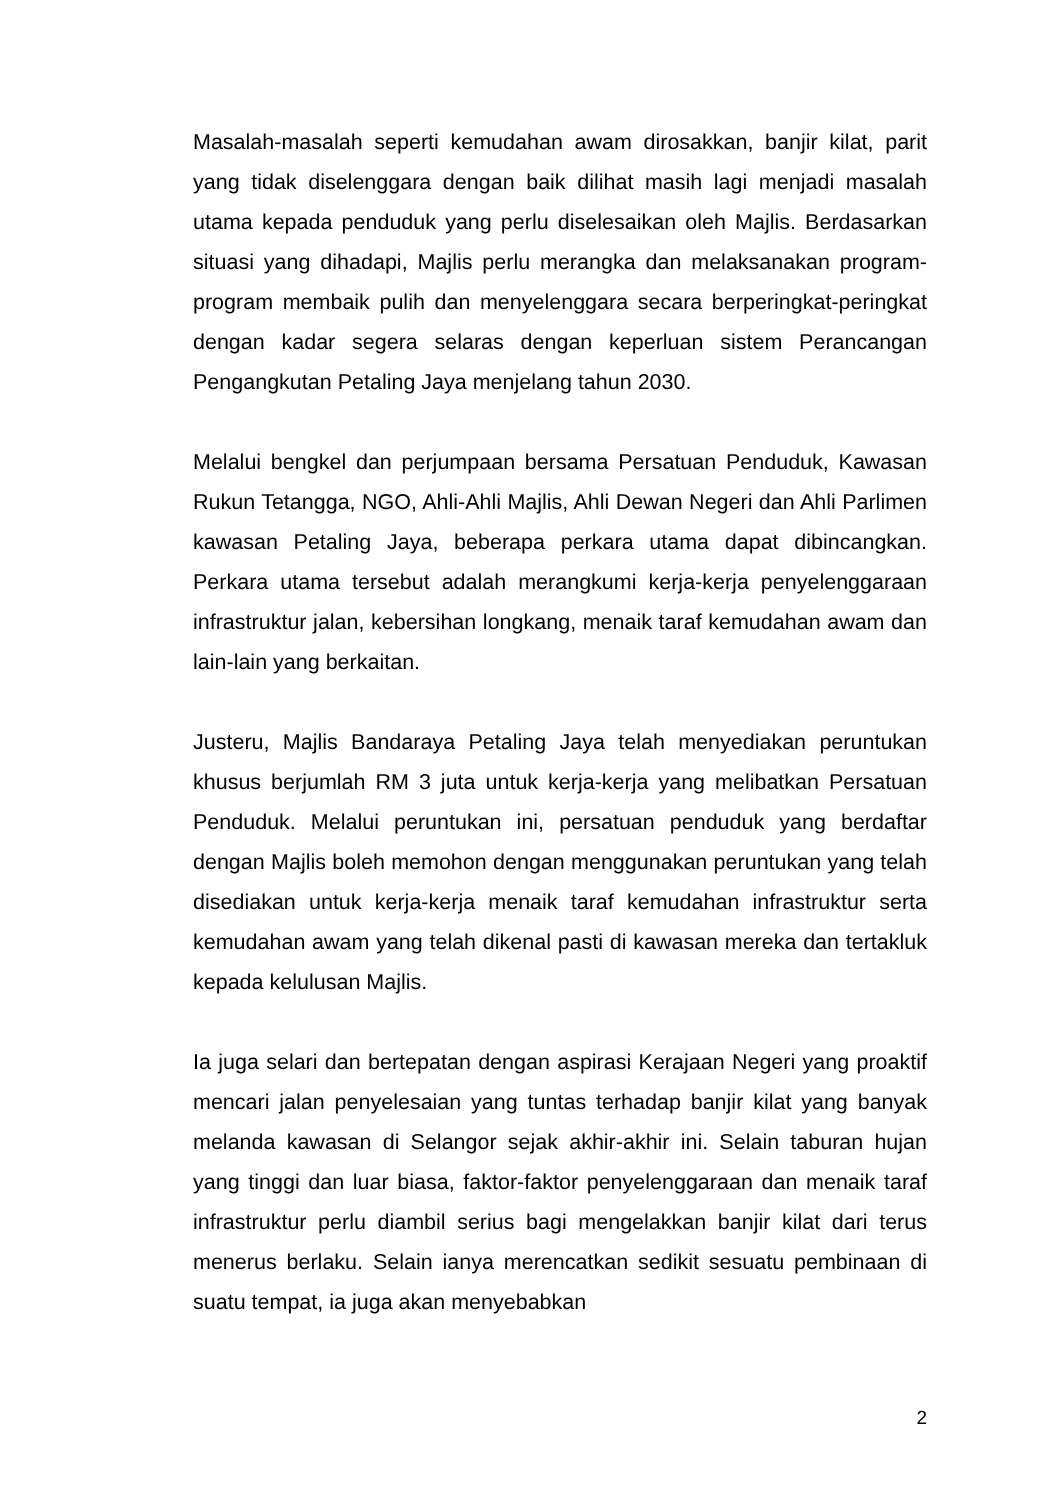Masalah-masalah seperti kemudahan awam dirosakkan, banjir kilat, parit yang tidak diselenggara dengan baik dilihat masih lagi menjadi masalah utama kepada penduduk yang perlu diselesaikan oleh Majlis. Berdasarkan situasi yang dihadapi, Majlis perlu merangka dan melaksanakan program-program membaik pulih dan menyelenggara secara berperingkat-peringkat dengan kadar segera selaras dengan keperluan sistem Perancangan Pengangkutan Petaling Jaya menjelang tahun 2030.
Melalui bengkel dan perjumpaan bersama Persatuan Penduduk, Kawasan Rukun Tetangga, NGO, Ahli-Ahli Majlis, Ahli Dewan Negeri dan Ahli Parlimen kawasan Petaling Jaya, beberapa perkara utama dapat dibincangkan. Perkara utama tersebut adalah merangkumi kerja-kerja penyelenggaraan infrastruktur jalan, kebersihan longkang, menaik taraf kemudahan awam dan lain-lain yang berkaitan.
Justeru, Majlis Bandaraya Petaling Jaya telah menyediakan peruntukan khusus berjumlah RM 3 juta untuk kerja-kerja yang melibatkan Persatuan Penduduk. Melalui peruntukan ini, persatuan penduduk yang berdaftar dengan Majlis boleh memohon dengan menggunakan peruntukan yang telah disediakan untuk kerja-kerja menaik taraf kemudahan infrastruktur serta kemudahan awam yang telah dikenal pasti di kawasan mereka dan tertakluk kepada kelulusan Majlis.
Ia juga selari dan bertepatan dengan aspirasi Kerajaan Negeri yang proaktif mencari jalan penyelesaian yang tuntas terhadap banjir kilat yang banyak melanda kawasan di Selangor sejak akhir-akhir ini. Selain taburan hujan yang tinggi dan luar biasa, faktor-faktor penyelenggaraan dan menaik taraf infrastruktur perlu diambil serius bagi mengelakkan banjir kilat dari terus menerus berlaku. Selain ianya merencatkan sedikit sesuatu pembinaan di suatu tempat, ia juga akan menyebabkan
2